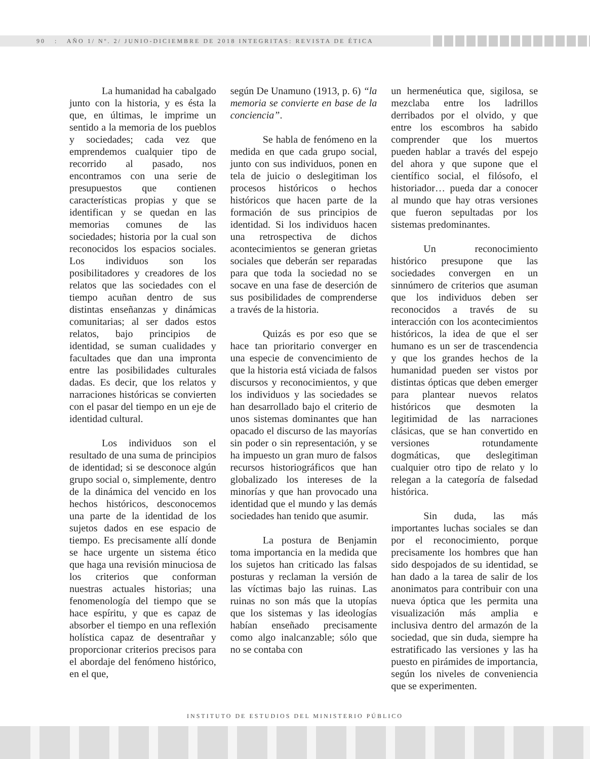90 : AÑO 1/ Nº. 2/ JUNIO-DICIEMBRE DE 2018 INTEGRITAS: REVISTA DE ÉTICA
La humanidad ha cabalgado junto con la historia, y es ésta la que, en últimas, le imprime un sentido a la memoria de los pueblos y sociedades; cada vez que emprendemos cualquier tipo de recorrido al pasado, nos encontramos con una serie de presupuestos que contienen características propias y que se identifican y se quedan en las memorias comunes de las sociedades; historia por la cual son reconocidos los espacios sociales. Los individuos son los posibilitadores y creadores de los relatos que las sociedades con el tiempo acuñan dentro de sus distintas enseñanzas y dinámicas comunitarias; al ser dados estos relatos, bajo principios de identidad, se suman cualidades y facultades que dan una impronta entre las posibilidades culturales dadas. Es decir, que los relatos y narraciones históricas se convierten con el pasar del tiempo en un eje de identidad cultural.
Los individuos son el resultado de una suma de principios de identidad; si se desconoce algún grupo social o, simplemente, dentro de la dinámica del vencido en los hechos históricos, desconocemos una parte de la identidad de los sujetos dados en ese espacio de tiempo. Es precisamente allí donde se hace urgente un sistema ético que haga una revisión minuciosa de los criterios que conforman nuestras actuales historias; una fenomenología del tiempo que se hace espíritu, y que es capaz de absorber el tiempo en una reflexión holística capaz de desentrañar y proporcionar criterios precisos para el abordaje del fenómeno histórico, en el que,
según De Unamuno (1913, p. 6) “la memoria se convierte en base de la conciencia”.
Se habla de fenómeno en la medida en que cada grupo social, junto con sus individuos, ponen en tela de juicio o deslegitiman los procesos históricos o hechos históricos que hacen parte de la formación de sus principios de identidad. Si los individuos hacen una retrospectiva de dichos acontecimientos se generan grietas sociales que deberán ser reparadas para que toda la sociedad no se socave en una fase de deserción de sus posibilidades de comprenderse a través de la historia.
Quizás es por eso que se hace tan prioritario converger en una especie de convencimiento de que la historia está viciada de falsos discursos y reconocimientos, y que los individuos y las sociedades se han desarrollado bajo el criterio de unos sistemas dominantes que han opacado el discurso de las mayorías sin poder o sin representación, y se ha impuesto un gran muro de falsos recursos historiográficos que han globalizado los intereses de la minorías y que han provocado una identidad que el mundo y las demás sociedades han tenido que asumir.
La postura de Benjamin toma importancia en la medida que los sujetos han criticado las falsas posturas y reclaman la versión de las víctimas bajo las ruinas. Las ruinas no son más que la utopías que los sistemas y las ideologías habían enseñado precisamente como algo inalcanzable; sólo que no se contaba con
un hermenéutica que, sigilosa, se mezclaba entre los ladrillos derribados por el olvido, y que entre los escombros ha sabido comprender que los muertos pueden hablar a través del espejo del ahora y que supone que el científico social, el filósofo, el historiador… pueda dar a conocer al mundo que hay otras versiones que fueron sepultadas por los sistemas predominantes.
Un reconocimiento histórico presupone que las sociedades convergen en un sinnúmero de criterios que asuman que los individuos deben ser reconocidos a través de su interacción con los acontecimientos históricos, la idea de que el ser humano es un ser de trascendencia y que los grandes hechos de la humanidad pueden ser vistos por distintas ópticas que deben emerger para plantear nuevos relatos históricos que desmoten la legitimidad de las narraciones clásicas, que se han convertido en versiones rotundamente dogmáticas, que deslegitiman cualquier otro tipo de relato y lo relegan a la categoría de falsedad histórica.
Sin duda, las más importantes luchas sociales se dan por el reconocimiento, porque precisamente los hombres que han sido despojados de su identidad, se han dado a la tarea de salir de los anonimatos para contribuir con una nueva óptica que les permita una visualización más amplia e inclusiva dentro del armazón de la sociedad, que sin duda, siempre ha estratificado las versiones y las ha puesto en pirámides de importancia, según los niveles de conveniencia que se experimenten.
INSTITUTO DE ESTUDIOS DEL MINISTERIO PÚBLICO